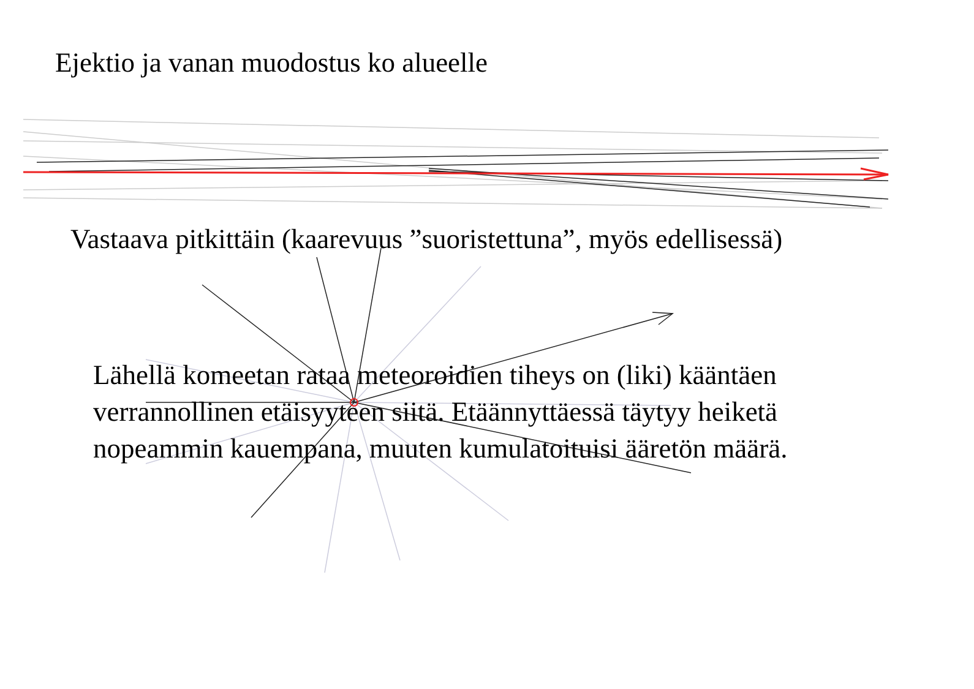Ejektio ja vanan muodostus ko alueelle
Vastaava pitkittäin (kaarevuus ”suoristettuna”, myös edellisessä)
Lähellä komeetan rataa meteoroidien tiheys on (liki) kääntäen verrannollinen etäisyyteen siitä. Etäännyttäessä täytyy heiketä nopeammin kauempana, muuten kumulatoituisi ääretön määrä.